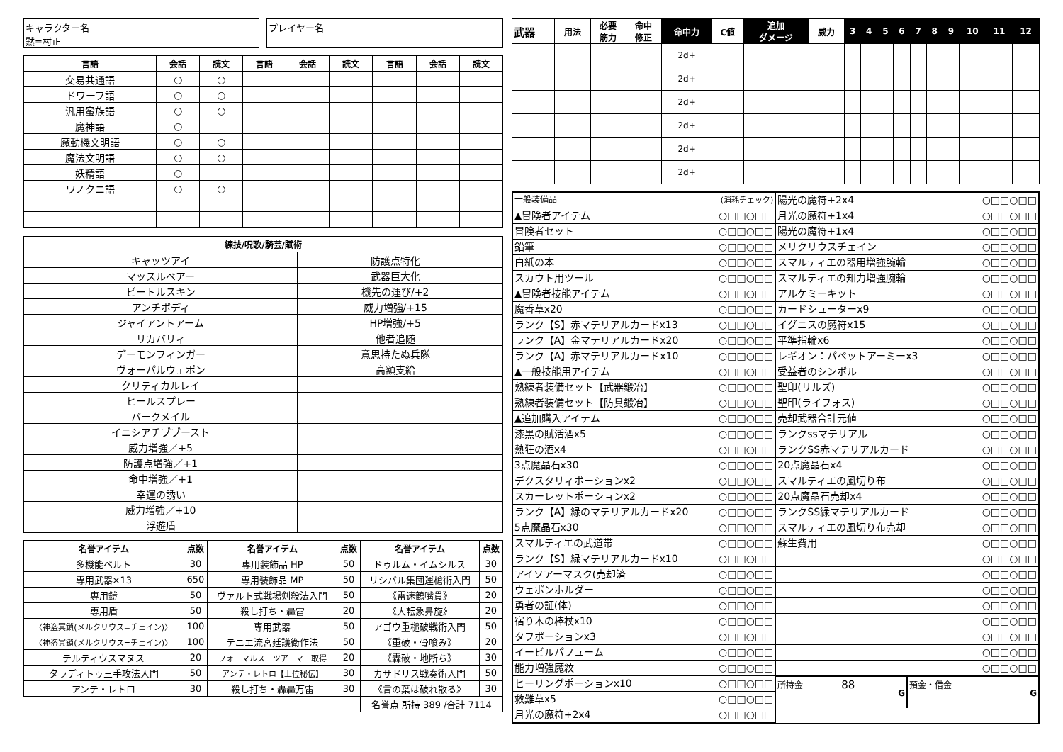キャラクター名
黙=村正
プレイヤー名
| 言語 | 会話 | 読文 | 言語 | 会話 | 読文 | 言語 | 会話 | 読文 |
| --- | --- | --- | --- | --- | --- | --- | --- | --- |
| 交易共通語 | ○ | ○ | | | | | | |
| ドワーフ語 | ○ | ○ | | | | | | |
| 汎用蛮族語 | ○ | ○ | | | | | | |
| 魔神語 | ○ | | | | | | | |
| 魔動機文明語 | ○ | ○ | | | | | | |
| 魔法文明語 | ○ | ○ | | | | | | |
| 妖精語 | ○ | | | | | | | |
| ワノクニ語 | ○ | ○ | | | | | | |
| 練技/呪歌/騎芸/賦術 | | |
| --- | --- | --- |
| キャッツアイ | 防護点特化 | |
| マッスルベアー | 武器巨大化 | |
| ビートルスキン | 機先の運び/+2 | |
| アンチボディ | 威力増強/+15 | |
| ジャイアントアーム | HP増強/+5 | |
| リカバリィ | 他者追随 | |
| デーモンフィンガー | 意思持たぬ兵隊 | |
| ヴォーパルウェポン | 高額支給 | |
| クリティカルレイ | | |
| ヒールスプレー | | |
| バークメイル | | |
| イニシアチブブースト | | |
| 威力増強／+5 | | |
| 防護点増強／+1 | | |
| 命中増強／+1 | | |
| 幸運の誘い | | |
| 威力増強／+10 | | |
| 浮遊盾 | | |
| 名誉アイテム | 点数 | 名誉アイテム | 点数 | 名誉アイテム | 点数 |
| --- | --- | --- | --- | --- | --- |
| 多機能ベルト | 30 | 専用装飾品 HP | 50 | ドゥルム・イムシルス | 30 |
| 専用武器×13 | 650 | 専用装飾品 MP | 50 | リシバル集団運槍術入門 | 50 |
| 専用鎧 | 50 | ヴァルト式戦場剣殺法入門 | 50 | 《雷速鶴嘴貫》 | 20 |
| 専用盾 | 50 | 殺し打ち・轟雷 | 20 | 《大転象鼻旋》 | 20 |
| 〈神盗冥鎖(メルクリウス=チェイン)〉 | 100 | 専用武器 | 50 | アゴウ重槌破戦術入門 | 50 |
| 〈神盗冥鎖(メルクリウス=チェイン)〉 | 100 | テニエ流宮廷護衛作法 | 50 | 《重破・骨喰み》 | 20 |
| テルティウスマヌス | 20 | フォーマルスーツアーマー取得 | 20 | 《轟破・地断ち》 | 30 |
| タラディトゥ三手攻法入門 | 50 | アンテ・レトロ【上位秘伝】 | 30 | カサドリス戦奏術入門 | 50 |
| アンテ・レトロ | 30 | 殺し打ち・轟轟万雷 | 30 | 《言の葉は破れ散る》 | 30 |
| | | | | 名誉点 所持 389 /合計 7114 | |
| 武器 | 用法 | 必要 筋力 | 命中 修正 | 命中力 | C値 | 追加 ダメージ | 威力 | 3 | 4 | 5 | 6 | 7 | 8 | 9 | 10 | 11 | 12 |
| --- | --- | --- | --- | --- | --- | --- | --- | --- | --- | --- | --- | --- | --- | --- | --- | --- | --- |
| | | | | 2d+ | | | | | | | | | | | | | |
| | | | | 2d+ | | | | | | | | | | | | | |
| | | | | 2d+ | | | | | | | | | | | | | |
| | | | | 2d+ | | | | | | | | | | | | | |
| | | | | 2d+ | | | | | | | | | | | | | |
| | | | | 2d+ | | | | | | | | | | | | | |
一般装備品 (消耗チェック)
▲冒険者アイテム ○□□○□□
冒険者セット ○□□○□□
鉛筆 ○□□○□□
白紙の本 ○□□○□□
スカウト用ツール ○□□○□□
▲冒険者技能アイテム ○□□○□□
魔香草x20 ○□□○□□
ランク【S】赤マテリアルカードx13 ○□□○□□
ランク【A】金マテリアルカードx20 ○□□○□□
ランク【A】赤マテリアルカードx10 ○□□○□□
▲一般技能用アイテム ○□□○□□
熟練者装備セット【武器鍛冶】 ○□□○□□
熟練者装備セット【防具鍛冶】 ○□□○□□
▲追加購入アイテム ○□□○□□
漆黒の賦活酒x5 ○□□○□□
熱狂の酒x4 ○□□○□□
3点魔晶石x30 ○□□○□□
デクスタリィポーションx2 ○□□○□□
スカーレットポーションx2 ○□□○□□
ランク【A】緑のマテリアルカードx20 ○□□○□□
5点魔晶石x30 ○□□○□□
スマルティエの武道帯 ○□□○□□
ランク【S】緑マテリアルカードx10 ○□□○□□
アイソアーマスク(売却済 ○□□○□□
ウェポンホルダー ○□□○□□
勇者の証(体) ○□□○□□
宿り木の棒杖x10 ○□□○□□
タフポーションx3 ○□□○□□
イービルパフューム ○□□○□□
能力増強魔紋 ○□□○□□
ヒーリングポーションx10 ○□□○□□
救難草x5 ○□□○□□
月光の魔符+2x4 ○□□○□□
陽光の魔符+2x4 ○□□○□□
月光の魔符+1x4 ○□□○□□
陽光の魔符+1x4 ○□□○□□
メリクリウスチェイン ○□□○□□
スマルティエの器用増強腕輪 ○□□○□□
スマルティエの知力増強腕輪 ○□□○□□
アルケミーキット ○□□○□□
カードシューターx9 ○□□○□□
イグニスの魔符x15 ○□□○□□
平準指輪x6 ○□□○□□
レギオン：パペットアーミーx3 ○□□○□□
受益者のシンボル ○□□○□□
聖印(リルズ) ○□□○□□
聖印(ライフォス) ○□□○□□
売却武器合計元値 ○□□○□□
ランクssマテリアル ○□□○□□
ランクSS赤マテリアルカード ○□□○□□
20点魔晶石x4 ○□□○□□
スマルティエの風切り布 ○□□○□□
20点魔晶石売却x4 ○□□○□□
ランクSS緑マテリアルカード ○□□○□□
スマルティエの風切り布売却 ○□□○□□
蘇生費用 ○□□○□□
○□□○□□
○□□○□□
○□□○□□
○□□○□□
○□□○□□
○□□○□□
○□□○□□
○□□○□□
所持金 88 G
預金・借金 G